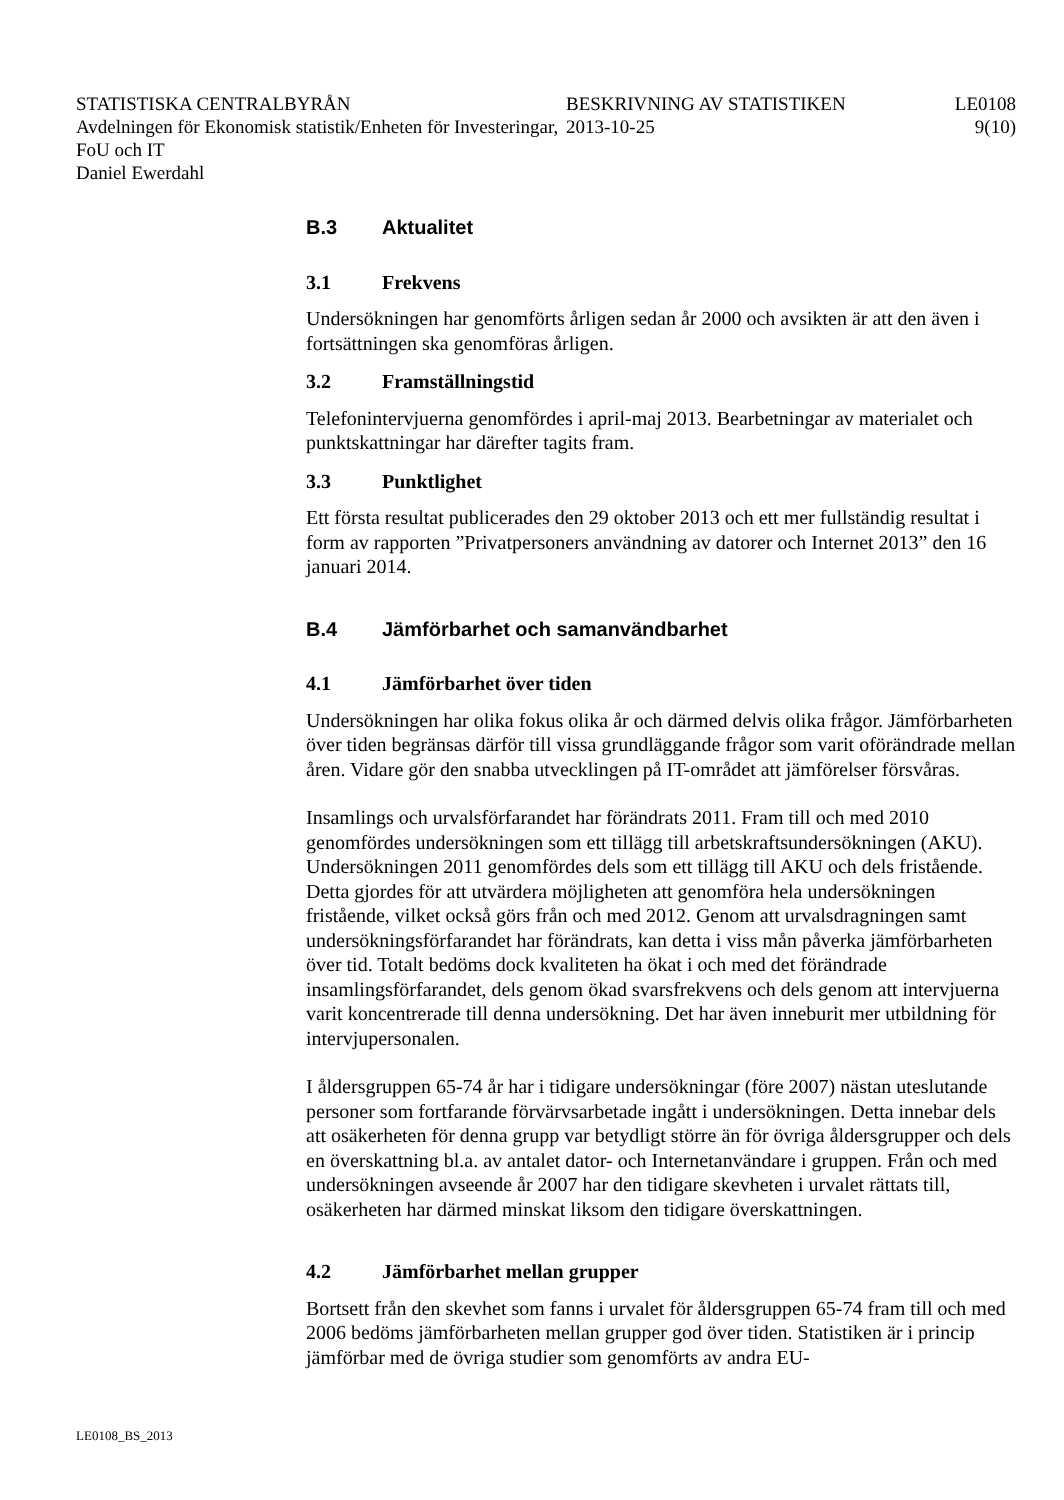STATISTISKA CENTRALBYRÅN
Avdelningen för Ekonomisk statistik/Enheten för Investeringar, FoU och IT
Daniel Ewerdahl
BESKRIVNING AV STATISTIKEN
2013-10-25
LE0108
9(10)
B.3 Aktualitet
3.1 Frekvens
Undersökningen har genomförts årligen sedan år 2000 och avsikten är att den även i fortsättningen ska genomföras årligen.
3.2 Framställningstid
Telefonintervjuerna genomfördes i april-maj 2013. Bearbetningar av materialet och punktskattningar har därefter tagits fram.
3.3 Punktlighet
Ett första resultat publicerades den 29 oktober 2013 och ett mer fullständig resultat i form av rapporten ”Privatpersoners användning av datorer och Internet 2013” den 16 januari 2014.
B.4 Jämförbarhet och samanvändbarhet
4.1 Jämförbarhet över tiden
Undersökningen har olika fokus olika år och därmed delvis olika frågor. Jämförbarheten över tiden begränsas därför till vissa grundläggande frågor som varit oförändrade mellan åren. Vidare gör den snabba utvecklingen på IT-området att jämförelser försvåras.
Insamlings och urvalsförfarandet har förändrats 2011. Fram till och med 2010 genomfördes undersökningen som ett tillägg till arbetskraftsundersökningen (AKU). Undersökningen 2011 genomfördes dels som ett tillägg till AKU och dels fristående. Detta gjordes för att utvärdera möjligheten att genomföra hela undersökningen fristående, vilket också görs från och med 2012. Genom att urvalsdragningen samt undersökningsförfarandet har förändrats, kan detta i viss mån påverka jämförbarheten över tid. Totalt bedöms dock kvaliteten ha ökat i och med det förändrade insamlingsförfarandet, dels genom ökad svarsfrekvens och dels genom att intervjuerna varit koncentrerade till denna undersökning. Det har även inneburit mer utbildning för intervjupersonalen.
I åldersgruppen 65-74 år har i tidigare undersökningar (före 2007) nästan uteslutande personer som fortfarande förvärvsarbetade ingått i undersökningen. Detta innebar dels att osäkerheten för denna grupp var betydligt större än för övriga åldersgrupper och dels en överskattning bl.a. av antalet dator- och Internetanvändare i gruppen. Från och med undersökningen avseende år 2007 har den tidigare skevheten i urvalet rättats till, osäkerheten har därmed minskat liksom den tidigare överskattningen.
4.2 Jämförbarhet mellan grupper
Bortsett från den skevhet som fanns i urvalet för åldersgruppen 65-74 fram till och med 2006 bedöms jämförbarheten mellan grupper god över tiden. Statistiken är i princip jämförbar med de övriga studier som genomförts av andra EU-
LE0108_BS_2013